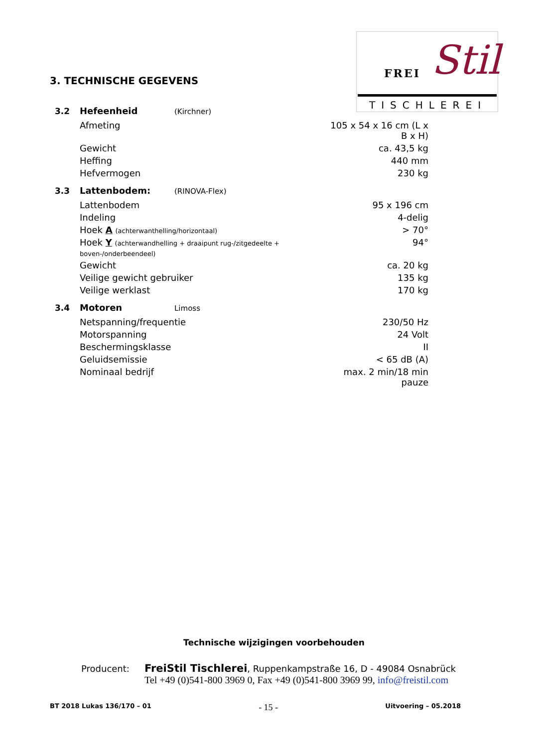FREI Stil
TISCHLEREI
3. TECHNISCHE GEGEVENS
| 3.2 | Hefeenheid | (Kirchner) | |
| | Afmeting | | 105 x 54 x 16 cm (L x B x H) |
| | Gewicht | | ca. 43,5 kg |
| | Heffing | | 440 mm |
| | Hefvermogen | | 230 kg |
| 3.3 | Lattenbodem: | (RINOVA-Flex) | |
| | Lattenbodem | | 95 x 196 cm |
| | Indeling | | 4-delig |
| | Hoek A (achterwanthelling/horizontaal) | | > 70° |
| | Hoek Y (achterwandhelling + draaipunt rug-/zitgedeelte + boven-/onderbeendeel) | | 94° |
| | Gewicht | | ca. 20 kg |
| | Veilige gewicht gebruiker | | 135 kg |
| | Veilige werklast | | 170 kg |
| 3.4 | Motoren | Limoss | |
| | Netspanning/frequentie | | 230/50 Hz |
| | Motorspanning | | 24 Volt |
| | Beschermingsklasse | | II |
| | Geluidsemissie | | < 65 dB (A) |
| | Nominaal bedrijf | | max. 2 min/18 min pauze |
Technische wijzigingen voorbehouden
Producent: FreiStil Tischlerei, Ruppenkampstraße 16, D - 49084 Osnabrück
Tel +49 (0)541-800 3969 0, Fax +49 (0)541-800 3969 99, info@freistil.com
BT 2018 Lukas 136/170 – 01 - 15 - Uitvoering – 05.2018